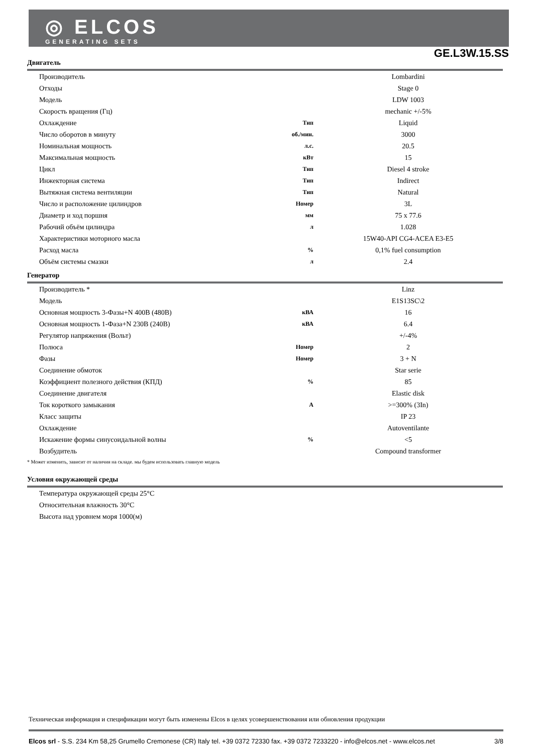◎ ELCOS
GENERATING SETS
GE.L3W.15.SS
Двигатель
| Производитель | | Lombardini |
| Отходы | | Stage 0 |
| Модель | | LDW 1003 |
| Скорость вращения (Гц) | | mechanic +/-5% |
| Охлаждение | Тип | Liquid |
| Число оборотов в минуту | об./мин. | 3000 |
| Номинальная мощность | л.с. | 20.5 |
| Максимальная мощность | кВт | 15 |
| Цикл | Тип | Diesel 4 stroke |
| Инжекторная система | Тип | Indirect |
| Вытяжная система вентиляции | Тип | Natural |
| Число и расположение цилиндров | Номер | 3L |
| Диаметр и ход поршня | мм | 75 x 77.6 |
| Рабочий объём цилиндра | л | 1.028 |
| Характеристики моторного масла | | 15W40-API CG4-ACEA E3-E5 |
| Расход масла | % | 0,1% fuel consumption |
| Объём системы смазки | л | 2.4 |
Генератор
| Производитель * | | Linz |
| Модель | | E1S13SC\2 |
| Основная мощность 3-Фазы+N 400В (480В) | кВА | 16 |
| Основная мощность 1-Фаза+N 230В (240В) | кВА | 6.4 |
| Регулятор напряжения (Вольт) | | +/-4% |
| Полюса | Номер | 2 |
| Фазы | Номер | 3 + N |
| Соединение обмоток | | Star serie |
| Коэффициент полезного действия (КПД) | % | 85 |
| Соединение двигателя | | Elastic disk |
| Ток короткого замыкания | A | >=300% (3In) |
| Класс защиты | | IP 23 |
| Охлаждение | | Autoventilante |
| Искажение формы синусоидальной волны | % | <5 |
| Возбудитель | | Compound transformer |
* Может изменить, зависит от наличия на складе. мы будем использовать главную модель
Условия окружающей среды
| Температура окружающей среды 25°C |
| Относительная влажность 30°C |
| Высота над уровнем моря 1000(м) |
Техническая информация и спецификации могут быть изменены Elcos в целях усовершенствования или обновления продукции
Elcos srl - S.S. 234 Km 58,25 Grumello Cremonese (CR) Italy tel. +39 0372 72330 fax. +39 0372 7233220 - info@elcos.net - www.elcos.net 3/8